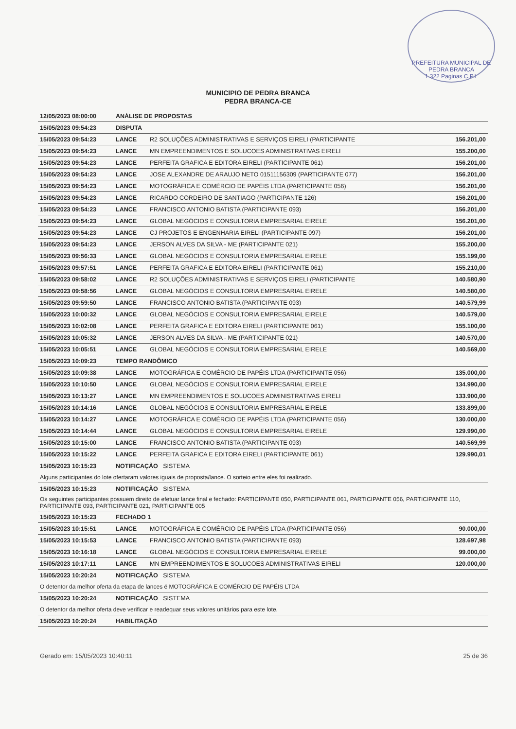PREFEITURA MUNICIPAL DE PEDRA BRANCA
1.322 Paginas C.P.L
MUNICIPIO DE PEDRA BRANCA
PEDRA BRANCA-CE
| 12/05/2023 08:00:00 | ANÁLISE DE PROPOSTAS | | |
| 15/05/2023 09:54:23 | DISPUTA | | |
| 15/05/2023 09:54:23 | LANCE | R2 SOLUÇÕES ADMINISTRATIVAS E SERVIÇOS EIRELI (PARTICIPANTE | 156.201,00 |
| 15/05/2023 09:54:23 | LANCE | MN EMPREENDIMENTOS E SOLUCOES ADMINISTRATIVAS EIRELI | 155.200,00 |
| 15/05/2023 09:54:23 | LANCE | PERFEITA GRAFICA E EDITORA EIRELI (PARTICIPANTE 061) | 156.201,00 |
| 15/05/2023 09:54:23 | LANCE | JOSE ALEXANDRE DE ARAUJO NETO 01511156309 (PARTICIPANTE 077) | 156.201,00 |
| 15/05/2023 09:54:23 | LANCE | MOTOGRÁFICA E COMÉRCIO DE PAPÉIS LTDA (PARTICIPANTE 056) | 156.201,00 |
| 15/05/2023 09:54:23 | LANCE | RICARDO CORDEIRO DE SANTIAGO (PARTICIPANTE 126) | 156.201,00 |
| 15/05/2023 09:54:23 | LANCE | FRANCISCO ANTONIO BATISTA (PARTICIPANTE 093) | 156.201,00 |
| 15/05/2023 09:54:23 | LANCE | GLOBAL NEGÓCIOS E CONSULTORIA EMPRESARIAL EIRELE | 156.201,00 |
| 15/05/2023 09:54:23 | LANCE | CJ PROJETOS E ENGENHARIA EIRELI (PARTICIPANTE 097) | 156.201,00 |
| 15/05/2023 09:54:23 | LANCE | JERSON ALVES DA SILVA - ME (PARTICIPANTE 021) | 155.200,00 |
| 15/05/2023 09:56:33 | LANCE | GLOBAL NEGÓCIOS E CONSULTORIA EMPRESARIAL EIRELE | 155.199,00 |
| 15/05/2023 09:57:51 | LANCE | PERFEITA GRAFICA E EDITORA EIRELI (PARTICIPANTE 061) | 155.210,00 |
| 15/05/2023 09:58:02 | LANCE | R2 SOLUÇÕES ADMINISTRATIVAS E SERVIÇOS EIRELI (PARTICIPANTE | 140.580,90 |
| 15/05/2023 09:58:56 | LANCE | GLOBAL NEGÓCIOS E CONSULTORIA EMPRESARIAL EIRELE | 140.580,00 |
| 15/05/2023 09:59:50 | LANCE | FRANCISCO ANTONIO BATISTA (PARTICIPANTE 093) | 140.579,99 |
| 15/05/2023 10:00:32 | LANCE | GLOBAL NEGÓCIOS E CONSULTORIA EMPRESARIAL EIRELE | 140.579,00 |
| 15/05/2023 10:02:08 | LANCE | PERFEITA GRAFICA E EDITORA EIRELI (PARTICIPANTE 061) | 155.100,00 |
| 15/05/2023 10:05:32 | LANCE | JERSON ALVES DA SILVA - ME (PARTICIPANTE 021) | 140.570,00 |
| 15/05/2023 10:05:51 | LANCE | GLOBAL NEGÓCIOS E CONSULTORIA EMPRESARIAL EIRELE | 140.569,00 |
| 15/05/2023 10:09:23 | TEMPO RANDÔMICO | | |
| 15/05/2023 10:09:38 | LANCE | MOTOGRÁFICA E COMÉRCIO DE PAPÉIS LTDA (PARTICIPANTE 056) | 135.000,00 |
| 15/05/2023 10:10:50 | LANCE | GLOBAL NEGÓCIOS E CONSULTORIA EMPRESARIAL EIRELE | 134.990,00 |
| 15/05/2023 10:13:27 | LANCE | MN EMPREENDIMENTOS E SOLUCOES ADMINISTRATIVAS EIRELI | 133.900,00 |
| 15/05/2023 10:14:16 | LANCE | GLOBAL NEGÓCIOS E CONSULTORIA EMPRESARIAL EIRELE | 133.899,00 |
| 15/05/2023 10:14:27 | LANCE | MOTOGRÁFICA E COMÉRCIO DE PAPÉIS LTDA (PARTICIPANTE 056) | 130.000,00 |
| 15/05/2023 10:14:44 | LANCE | GLOBAL NEGÓCIOS E CONSULTORIA EMPRESARIAL EIRELE | 129.990,00 |
| 15/05/2023 10:15:00 | LANCE | FRANCISCO ANTONIO BATISTA (PARTICIPANTE 093) | 140.569,99 |
| 15/05/2023 10:15:22 | LANCE | PERFEITA GRAFICA E EDITORA EIRELI (PARTICIPANTE 061) | 129.990,01 |
| 15/05/2023 10:15:23 | NOTIFICAÇÃO SISTEMA | | |
| Alguns participantes do lote ofertaram valores iguais de proposta/lance. O sorteio entre eles foi realizado. | | | |
| 15/05/2023 10:15:23 | NOTIFICAÇÃO SISTEMA | | |
| Os seguintes participantes possuem direito de efetuar lance final e fechado: PARTICIPANTE 050, PARTICIPANTE 061, PARTICIPANTE 056, PARTICIPANTE 110, PARTICIPANTE 093, PARTICIPANTE 021, PARTICIPANTE 005 | | | |
| 15/05/2023 10:15:23 | FECHADO 1 | | |
| 15/05/2023 10:15:51 | LANCE | MOTOGRÁFICA E COMÉRCIO DE PAPÉIS LTDA (PARTICIPANTE 056) | 90.000,00 |
| 15/05/2023 10:15:53 | LANCE | FRANCISCO ANTONIO BATISTA (PARTICIPANTE 093) | 128.697,98 |
| 15/05/2023 10:16:18 | LANCE | GLOBAL NEGÓCIOS E CONSULTORIA EMPRESARIAL EIRELE | 99.000,00 |
| 15/05/2023 10:17:11 | LANCE | MN EMPREENDIMENTOS E SOLUCOES ADMINISTRATIVAS EIRELI | 120.000,00 |
| 15/05/2023 10:20:24 | NOTIFICAÇÃO SISTEMA | | |
| O detentor da melhor oferta da etapa de lances é MOTOGRÁFICA E COMÉRCIO DE PAPÉIS LTDA | | | |
| 15/05/2023 10:20:24 | NOTIFICAÇÃO SISTEMA | | |
| O detentor da melhor oferta deve verificar e readequar seus valores unitários para este lote. | | | |
| 15/05/2023 10:20:24 | HABILITAÇÃO | | |
Gerado em: 15/05/2023 10:40:11 25 de 36